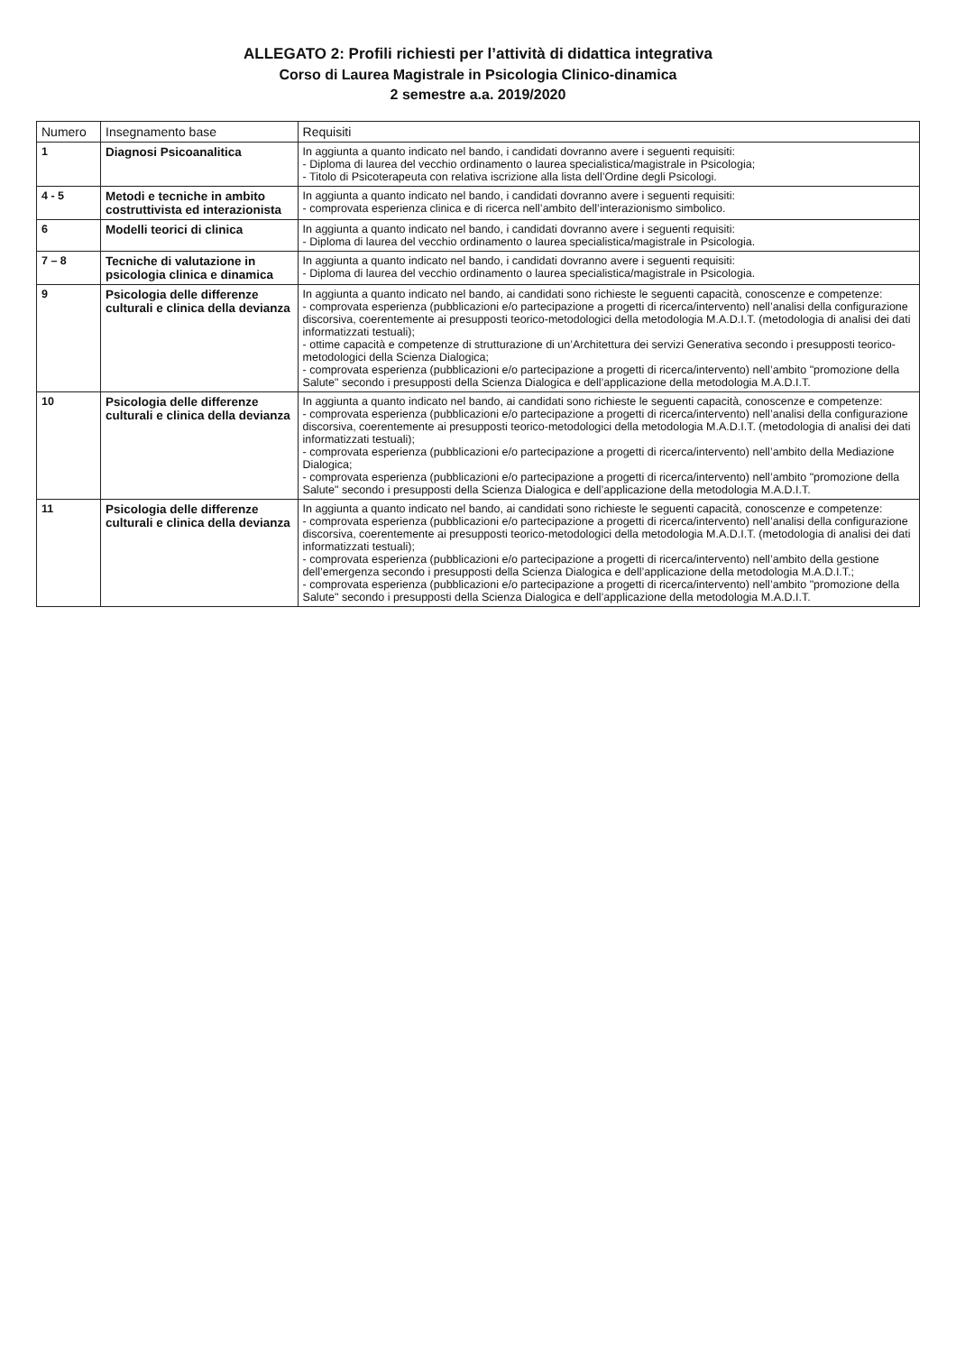ALLEGATO 2: Profili richiesti per l’attività di didattica integrativa
Corso di Laurea Magistrale in Psicologia Clinico-dinamica
2 semestre a.a. 2019/2020
| Numero | Insegnamento base | Requisiti |
| --- | --- | --- |
| 1 | Diagnosi Psicoanalitica | In aggiunta a quanto indicato nel bando, i candidati dovranno avere i seguenti requisiti: - Diploma di laurea del vecchio ordinamento o laurea specialistica/magistrale in Psicologia; - Titolo di Psicoterapeuta con relativa iscrizione alla lista dell’Ordine degli Psicologi. |
| 4 - 5 | Metodi e tecniche in ambito costruttivista ed interazionista | In aggiunta a quanto indicato nel bando, i candidati dovranno avere i seguenti requisiti: - comprovata esperienza clinica e di ricerca nell’ambito dell’interazionismo simbolico. |
| 6 | Modelli teorici di clinica | In aggiunta a quanto indicato nel bando, i candidati dovranno avere i seguenti requisiti: - Diploma di laurea del vecchio ordinamento o laurea specialistica/magistrale in Psicologia. |
| 7 – 8 | Tecniche di valutazione in psicologia clinica e dinamica | In aggiunta a quanto indicato nel bando, i candidati dovranno avere i seguenti requisiti: - Diploma di laurea del vecchio ordinamento o laurea specialistica/magistrale in Psicologia. |
| 9 | Psicologia delle differenze culturali e clinica della devianza | In aggiunta a quanto indicato nel bando, ai candidati sono richieste le seguenti capacità, conoscenze e competenze: - comprovata esperienza (pubblicazioni e/o partecipazione a progetti di ricerca/intervento) nell’analisi della configurazione discorsiva, coerentemente ai presupposti teorico-metodologici della metodologia M.A.D.I.T. (metodologia di analisi dei dati informatizzati testuali); - ottime capacità e competenze di strutturazione di un’Architettura dei servizi Generativa secondo i presupposti teorico-metodologici della Scienza Dialogica; - comprovata esperienza (pubblicazioni e/o partecipazione a progetti di ricerca/intervento) nell’ambito "promozione della Salute" secondo i presupposti della Scienza Dialogica e dell’applicazione della metodologia M.A.D.I.T. |
| 10 | Psicologia delle differenze culturali e clinica della devianza | In aggiunta a quanto indicato nel bando, ai candidati sono richieste le seguenti capacità, conoscenze e competenze: - comprovata esperienza (pubblicazioni e/o partecipazione a progetti di ricerca/intervento) nell’analisi della configurazione discorsiva, coerentemente ai presupposti teorico-metodologici della metodologia M.A.D.I.T. (metodologia di analisi dei dati informatizzati testuali); - comprovata esperienza (pubblicazioni e/o partecipazione a progetti di ricerca/intervento) nell’ambito della Mediazione Dialogica; - comprovata esperienza (pubblicazioni e/o partecipazione a progetti di ricerca/intervento) nell’ambito "promozione della Salute" secondo i presupposti della Scienza Dialogica e dell’applicazione della metodologia M.A.D.I.T. |
| 11 | Psicologia delle differenze culturali e clinica della devianza | In aggiunta a quanto indicato nel bando, ai candidati sono richieste le seguenti capacità, conoscenze e competenze: - comprovata esperienza (pubblicazioni e/o partecipazione a progetti di ricerca/intervento) nell’analisi della configurazione discorsiva, coerentemente ai presupposti teorico-metodologici della metodologia M.A.D.I.T. (metodologia di analisi dei dati informatizzati testuali); - comprovata esperienza (pubblicazioni e/o partecipazione a progetti di ricerca/intervento) nell’ambito della gestione dell’emergenza secondo i presupposti della Scienza Dialogica e dell’applicazione della metodologia M.A.D.I.T.; - comprovata esperienza (pubblicazioni e/o partecipazione a progetti di ricerca/intervento) nell’ambito "promozione della Salute" secondo i presupposti della Scienza Dialogica e dell’applicazione della metodologia M.A.D.I.T. |